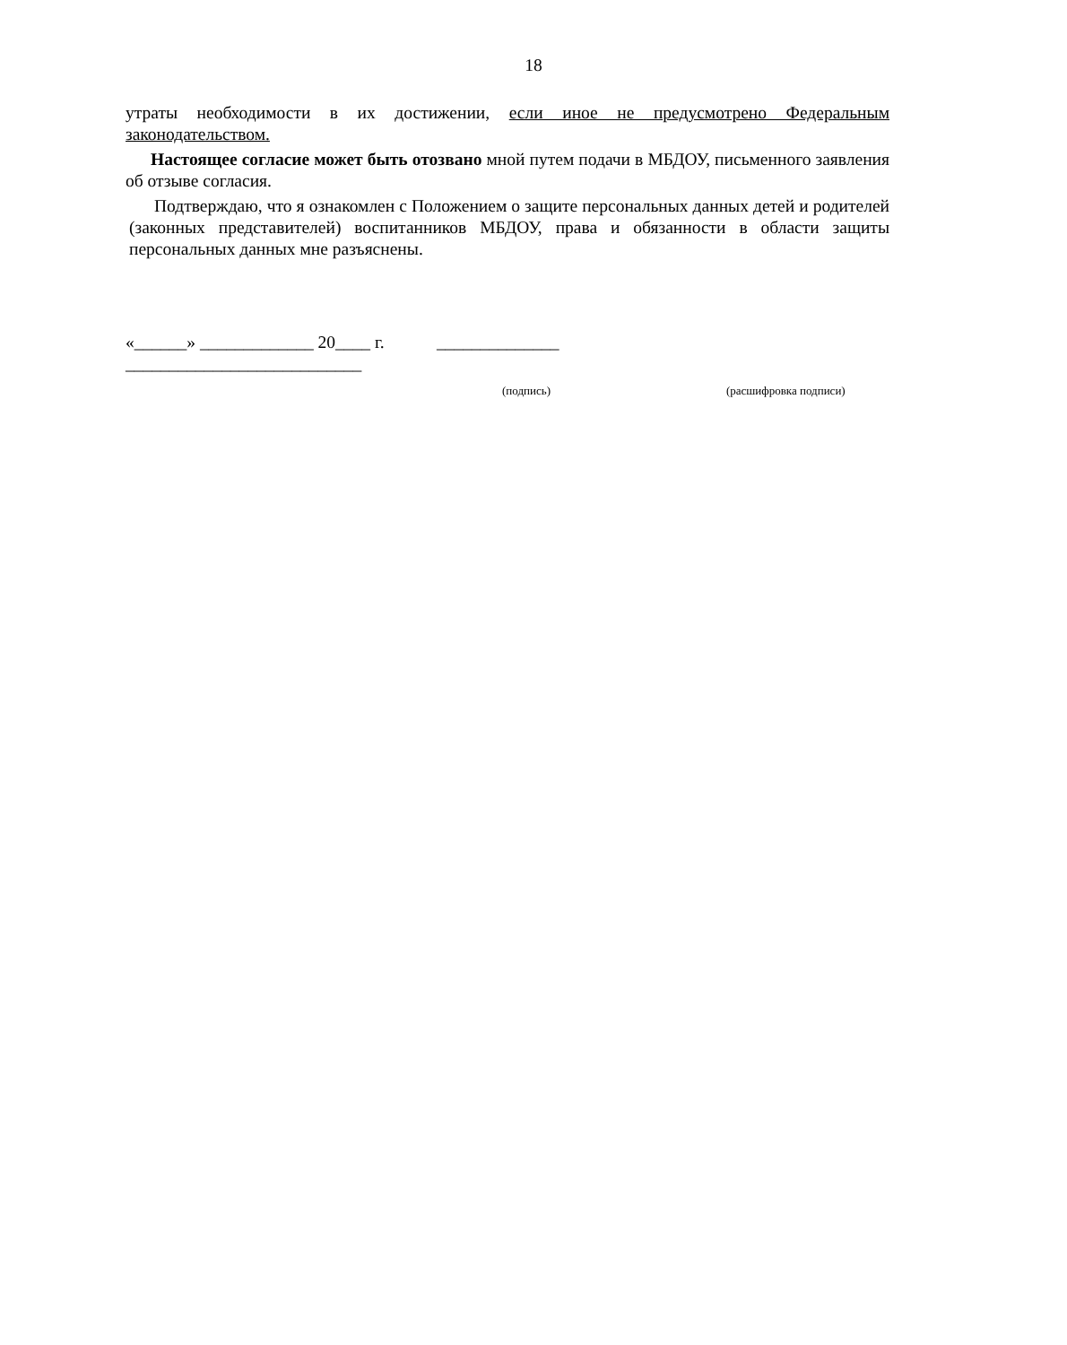18
утраты необходимости в их достижении, если иное не предусмотрено Федеральным законодательством.
Настоящее согласие может быть отозвано мной путем подачи в МБДОУ, письменного заявления об отзыве согласия.
Подтверждаю, что я ознакомлен с Положением о защите персональных данных детей и родителей (законных представителей) воспитанников МБДОУ, права и обязанности в области защиты персональных данных мне разъяснены.
«______» _____________ 20____ г. ______________
___________________________
(подпись) (расшифровка подписи)